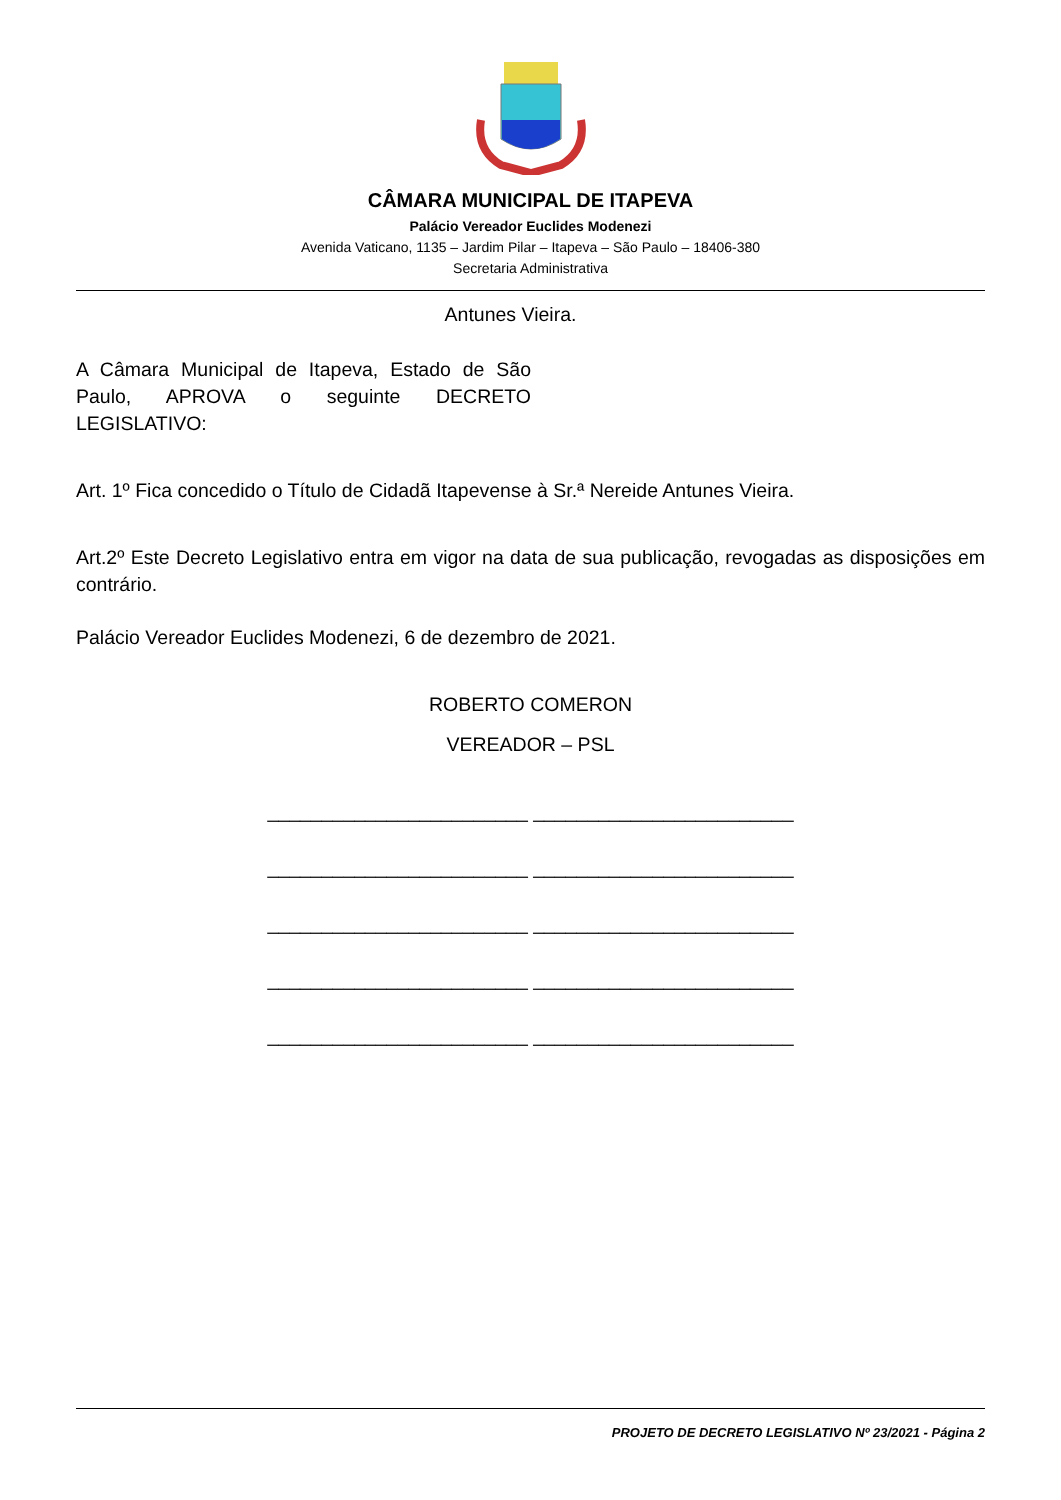CÂMARA MUNICIPAL DE ITAPEVA
Palácio Vereador Euclides Modenezi
Avenida Vaticano, 1135 – Jardim Pilar – Itapeva – São Paulo – 18406-380
Secretaria Administrativa
Antunes Vieira.
A Câmara Municipal de Itapeva, Estado de São Paulo, APROVA o seguinte DECRETO LEGISLATIVO:
Art. 1º Fica concedido o Título de Cidadã Itapevense à Sr.ª Nereide Antunes Vieira.
Art.2º Este Decreto Legislativo entra em vigor na data de sua publicação, revogadas as disposições em contrário.
Palácio Vereador Euclides Modenezi, 6 de dezembro de 2021.
ROBERTO COMERON
VEREADOR – PSL
________________________ ________________________
________________________ ________________________
________________________ ________________________
________________________ ________________________
________________________ ________________________
PROJETO DE DECRETO LEGISLATIVO Nº 23/2021 - Página 2